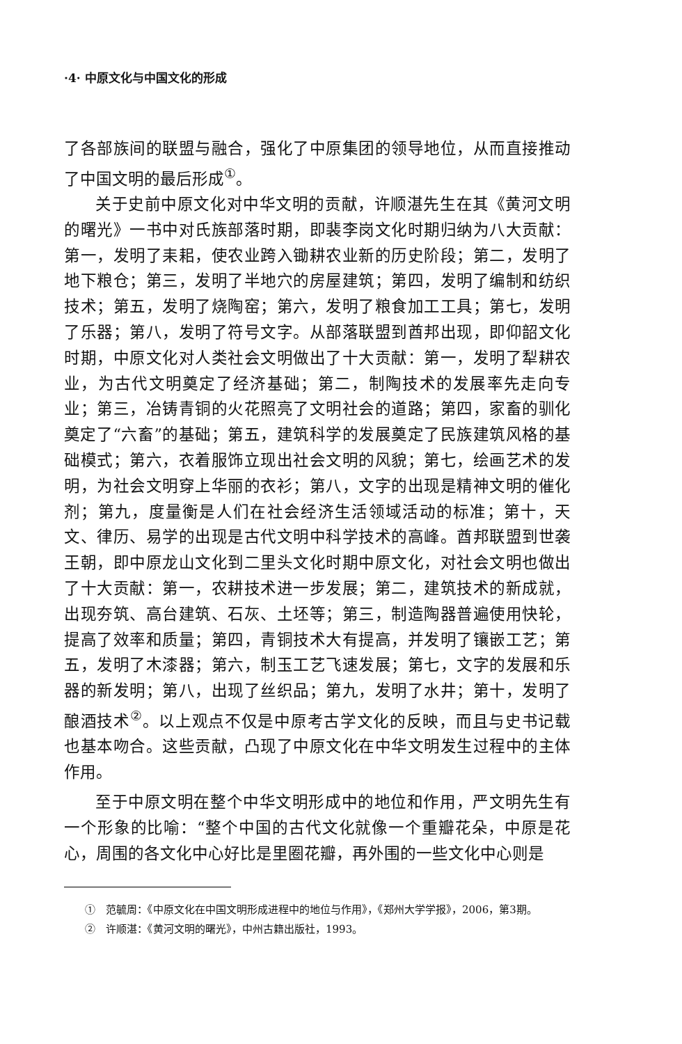·4· 中原文化与中国文化的形成
了各部族间的联盟与融合，强化了中原集团的领导地位，从而直接推动了中国文明的最后形成<sup>①</sup>。
关于史前中原文化对中华文明的贡献，许顺湛先生在其《黄河文明的曙光》一书中对氏族部落时期，即裴李岗文化时期归纳为八大贡献：第一，发明了耒耜，使农业跨入锄耕农业新的历史阶段；第二，发明了地下粮仓；第三，发明了半地穴的房屋建筑；第四，发明了编制和纺织技术；第五，发明了烧陶窑；第六，发明了粮食加工工具；第七，发明了乐器；第八，发明了符号文字。从部落联盟到酋邦出现，即仰韶文化时期，中原文化对人类社会文明做出了十大贡献：第一，发明了犁耕农业，为古代文明奠定了经济基础；第二，制陶技术的发展率先走向专业；第三，冶铸青铜的火花照亮了文明社会的道路；第四，家畜的驯化奠定了“六畜”的基础；第五，建筑科学的发展奠定了民族建筑风格的基础模式；第六，衣着服饰立现出社会文明的风貌；第七，绘画艺术的发明，为社会文明穿上华丽的衣衫；第八，文字的出现是精神文明的催化剂；第九，度量衡是人们在社会经济生活领域活动的标准；第十，天文、律历、易学的出现是古代文明中科学技术的高峰。酋邦联盟到世袭王朝，即中原龙山文化到二里头文化时期中原文化，对社会文明也做出了十大贡献：第一，农耕技术进一步发展；第二，建筑技术的新成就，出现夯筑、高台建筑、石灰、土坯等；第三，制造陶器普遍使用快轮，提高了效率和质量；第四，青铜技术大有提高，并发明了镶嵌工艺；第五，发明了木漆器；第六，制玉工艺飞速发展；第七，文字的发展和乐器的新发明；第八，出现了丝织品；第九，发明了水井；第十，发明了酿酒技术<sup>②</sup>。以上观点不仅是中原考古学文化的反映，而且与史书记载也基本吻合。这些贡献，凸现了中原文化在中华文明发生过程中的主体作用。
至于中原文明在整个中华文明形成中的地位和作用，严文明先生有一个形象的比喻：“整个中国的古代文化就像一个重瓣花朵，中原是花心，周围的各文化中心好比是里圈花瓣，再外围的一些文化中心则是
①　范毓周：《中原文化在中国文明形成进程中的地位与作用》，《郑州大学学报》，2006，第3期。
②　许顺湛：《黄河文明的曙光》，中州古籍出版社，1993。